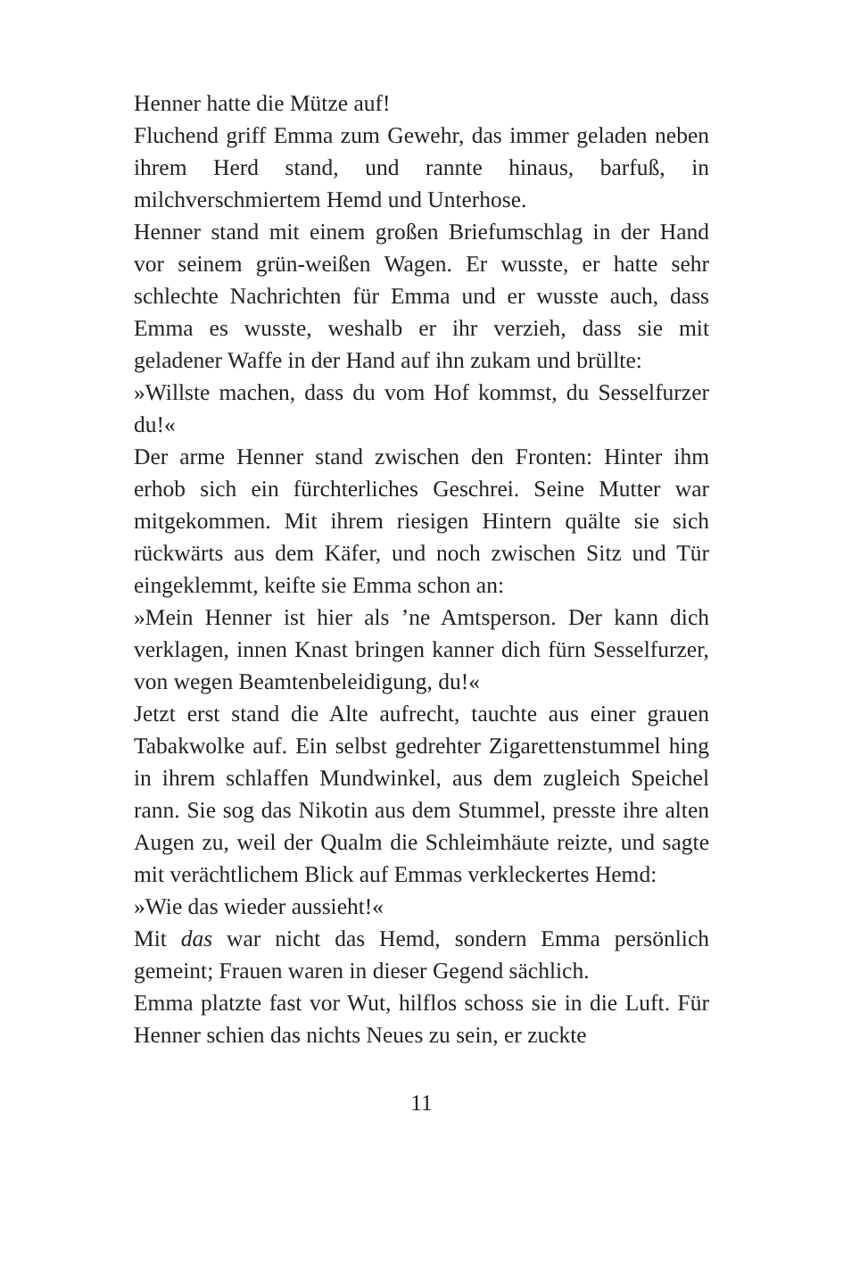Henner hatte die Mütze auf!
Fluchend griff Emma zum Gewehr, das immer geladen neben ihrem Herd stand, und rannte hinaus, barfuß, in milchverschmiertem Hemd und Unterhose.
Henner stand mit einem großen Briefumschlag in der Hand vor seinem grün-weißen Wagen. Er wusste, er hatte sehr schlechte Nachrichten für Emma und er wusste auch, dass Emma es wusste, weshalb er ihr verzieh, dass sie mit geladener Waffe in der Hand auf ihn zukam und brüllte:
»Willste machen, dass du vom Hof kommst, du Sesselfurzer du!«
Der arme Henner stand zwischen den Fronten: Hinter ihm erhob sich ein fürchterliches Geschrei. Seine Mutter war mitgekommen. Mit ihrem riesigen Hintern quälte sie sich rückwärts aus dem Käfer, und noch zwischen Sitz und Tür eingeklemmt, keifte sie Emma schon an:
»Mein Henner ist hier als ’ne Amtsperson. Der kann dich verklagen, innen Knast bringen kanner dich fürn Sesselfurzer, von wegen Beamtenbeleidigung, du!«
Jetzt erst stand die Alte aufrecht, tauchte aus einer grauen Tabakwolke auf. Ein selbst gedrehter Zigarettenstummel hing in ihrem schlaffen Mundwinkel, aus dem zugleich Speichel rann. Sie sog das Nikotin aus dem Stummel, presste ihre alten Augen zu, weil der Qualm die Schleimhäute reizte, und sagte mit verächtlichem Blick auf Emmas verkleckertes Hemd:
»Wie das wieder aussieht!«
Mit das war nicht das Hemd, sondern Emma persönlich gemeint; Frauen waren in dieser Gegend sächlich.
Emma platzte fast vor Wut, hilflos schoss sie in die Luft. Für Henner schien das nichts Neues zu sein, er zuckte
11